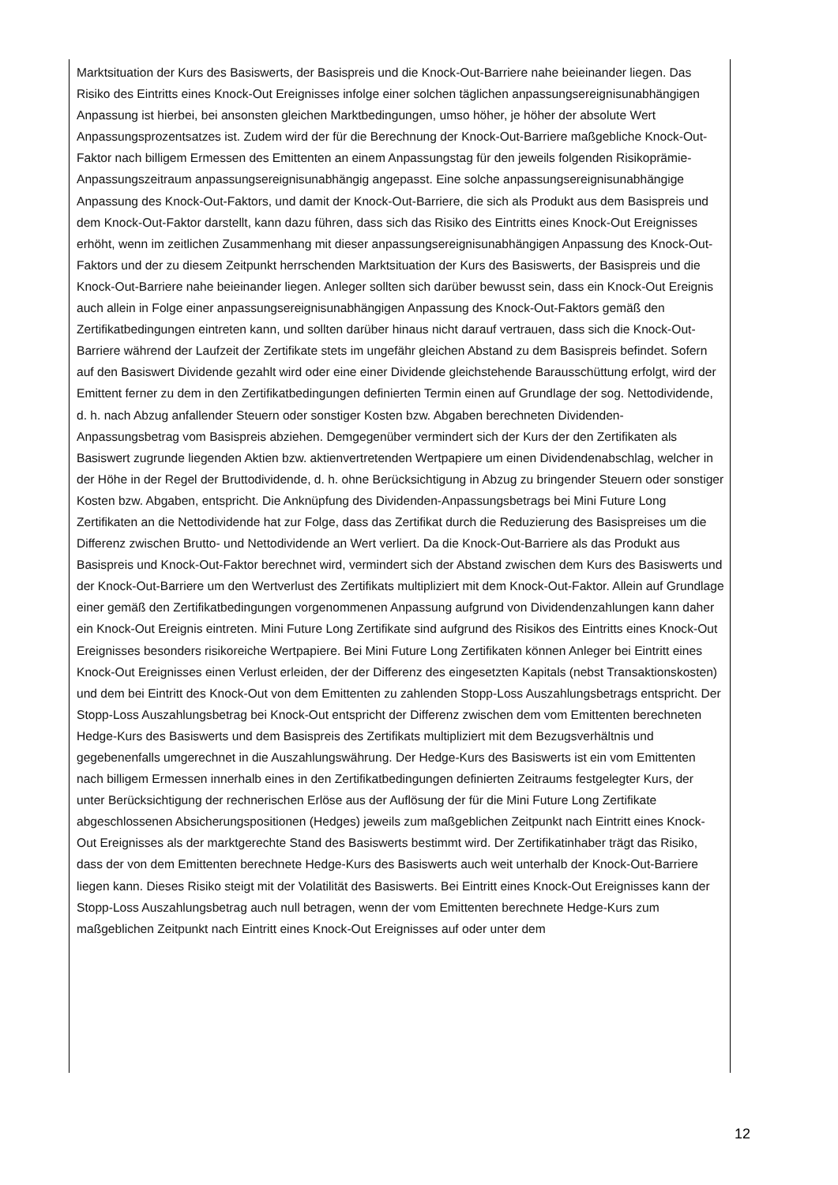Marktsituation der Kurs des Basiswerts, der Basispreis und die Knock-Out-Barriere nahe beieinander liegen. Das Risiko des Eintritts eines Knock-Out Ereignisses infolge einer solchen täglichen anpassungsereignisunabhängigen Anpassung ist hierbei, bei ansonsten gleichen Marktbedingungen, umso höher, je höher der absolute Wert Anpassungsprozentsatzes ist. Zudem wird der für die Berechnung der Knock-Out-Barriere maßgebliche Knock-Out-Faktor nach billigem Ermessen des Emittenten an einem Anpassungstag für den jeweils folgenden Risikoprämie-Anpassungszeitraum anpassungsereignisunabhängig angepasst. Eine solche anpassungsereignisunabhängige Anpassung des Knock-Out-Faktors, und damit der Knock-Out-Barriere, die sich als Produkt aus dem Basispreis und dem Knock-Out-Faktor darstellt, kann dazu führen, dass sich das Risiko des Eintritts eines Knock-Out Ereignisses erhöht, wenn im zeitlichen Zusammenhang mit dieser anpassungsereignisunabhängigen Anpassung des Knock-Out-Faktors und der zu diesem Zeitpunkt herrschenden Marktsituation der Kurs des Basiswerts, der Basispreis und die Knock-Out-Barriere nahe beieinander liegen. Anleger sollten sich darüber bewusst sein, dass ein Knock-Out Ereignis auch allein in Folge einer anpassungsereignisunabhängigen Anpassung des Knock-Out-Faktors gemäß den Zertifikatbedingungen eintreten kann, und sollten darüber hinaus nicht darauf vertrauen, dass sich die Knock-Out-Barriere während der Laufzeit der Zertifikate stets im ungefähr gleichen Abstand zu dem Basispreis befindet. Sofern auf den Basiswert Dividende gezahlt wird oder eine einer Dividende gleichstehende Barausschüttung erfolgt, wird der Emittent ferner zu dem in den Zertifikatbedingungen definierten Termin einen auf Grundlage der sog. Nettodividende, d. h. nach Abzug anfallender Steuern oder sonstiger Kosten bzw. Abgaben berechneten Dividenden-Anpassungsbetrag vom Basispreis abziehen. Demgegenüber vermindert sich der Kurs der den Zertifikaten als Basiswert zugrunde liegenden Aktien bzw. aktienvertretenden Wertpapiere um einen Dividendenabschlag, welcher in der Höhe in der Regel der Bruttodividende, d. h. ohne Berücksichtigung in Abzug zu bringender Steuern oder sonstiger Kosten bzw. Abgaben, entspricht. Die Anknüpfung des Dividenden-Anpassungsbetrags bei Mini Future Long Zertifikaten an die Nettodividende hat zur Folge, dass das Zertifikat durch die Reduzierung des Basispreises um die Differenz zwischen Brutto- und Nettodividende an Wert verliert. Da die Knock-Out-Barriere als das Produkt aus Basispreis und Knock-Out-Faktor berechnet wird, vermindert sich der Abstand zwischen dem Kurs des Basiswerts und der Knock-Out-Barriere um den Wertverlust des Zertifikats multipliziert mit dem Knock-Out-Faktor. Allein auf Grundlage einer gemäß den Zertifikatbedingungen vorgenommenen Anpassung aufgrund von Dividendenzahlungen kann daher ein Knock-Out Ereignis eintreten. Mini Future Long Zertifikate sind aufgrund des Risikos des Eintritts eines Knock-Out Ereignisses besonders risikoreiche Wertpapiere. Bei Mini Future Long Zertifikaten können Anleger bei Eintritt eines Knock-Out Ereignisses einen Verlust erleiden, der der Differenz des eingesetzten Kapitals (nebst Transaktionskosten) und dem bei Eintritt des Knock-Out von dem Emittenten zu zahlenden Stopp-Loss Auszahlungsbetrags entspricht. Der Stopp-Loss Auszahlungsbetrag bei Knock-Out entspricht der Differenz zwischen dem vom Emittenten berechneten Hedge-Kurs des Basiswerts und dem Basispreis des Zertifikats multipliziert mit dem Bezugsverhältnis und gegebenenfalls umgerechnet in die Auszahlungswährung. Der Hedge-Kurs des Basiswerts ist ein vom Emittenten nach billigem Ermessen innerhalb eines in den Zertifikatbedingungen definierten Zeitraums festgelegter Kurs, der unter Berücksichtigung der rechnerischen Erlöse aus der Auflösung der für die Mini Future Long Zertifikate abgeschlossenen Absicherungspositionen (Hedges) jeweils zum maßgeblichen Zeitpunkt nach Eintritt eines Knock-Out Ereignisses als der marktgerechte Stand des Basiswerts bestimmt wird. Der Zertifikatinhaber trägt das Risiko, dass der von dem Emittenten berechnete Hedge-Kurs des Basiswerts auch weit unterhalb der Knock-Out-Barriere liegen kann. Dieses Risiko steigt mit der Volatilität des Basiswerts. Bei Eintritt eines Knock-Out Ereignisses kann der Stopp-Loss Auszahlungsbetrag auch null betragen, wenn der vom Emittenten berechnete Hedge-Kurs zum maßgeblichen Zeitpunkt nach Eintritt eines Knock-Out Ereignisses auf oder unter dem
12